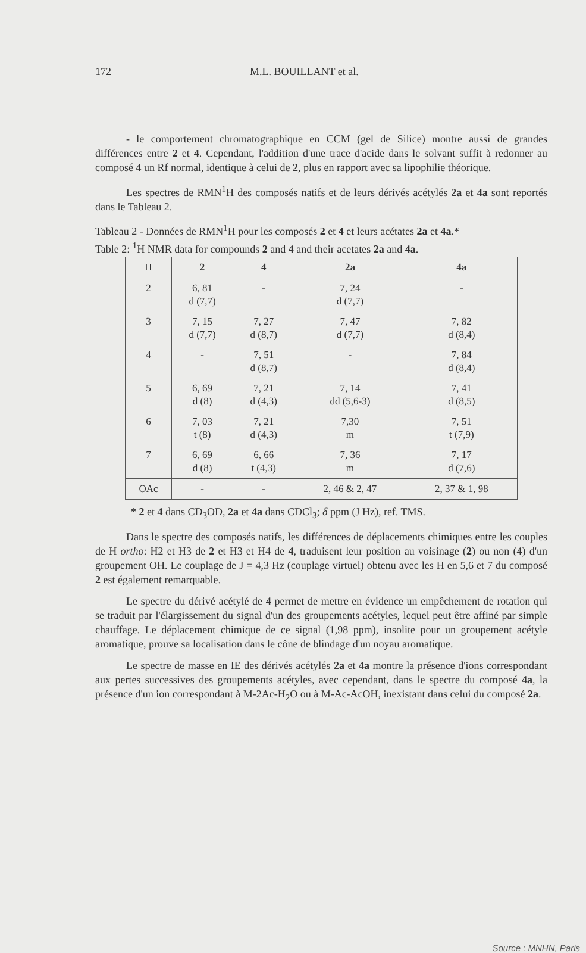172 M.L. BOUILLANT et al.
- le comportement chromatographique en CCM (gel de Silice) montre aussi de grandes différences entre 2 et 4. Cependant, l'addition d'une trace d'acide dans le solvant suffit à redonner au composé 4 un Rf normal, identique à celui de 2, plus en rapport avec sa lipophilie théorique.
Les spectres de RMN<sup>1</sup>H des composés natifs et de leurs dérivés acétylés 2a et 4a sont reportés dans le Tableau 2.
Tableau 2 - Données de RMN<sup>1</sup>H pour les composés 2 et 4 et leurs acétates 2a et 4a.*
Table 2: <sup>1</sup>H NMR data for compounds 2 and 4 and their acetates 2a and 4a.
| H | 2 | 4 | 2a | 4a |
| --- | --- | --- | --- | --- |
| 2 | 6, 81 d (7,7) | - | 7, 24 d (7,7) | - |
| 3 | 7, 15 d (7,7) | 7, 27 d (8,7) | 7, 47 d (7,7) | 7, 82 d (8,4) |
| 4 | - | 7, 51 d (8,7) | - | 7, 84 d (8,4) |
| 5 | 6, 69 d (8) | 7, 21 d (4,3) | 7, 14 dd (5,6-3) | 7, 41 d (8,5) |
| 6 | 7, 03 t (8) | 7, 21 d (4,3) | 7,30 m | 7, 51 t (7,9) |
| 7 | 6, 69 d (8) | 6, 66 t (4,3) | 7, 36 m | 7, 17 d (7,6) |
| OAc | - | - | 2, 46 & 2, 47 | 2, 37 & 1, 98 |
* 2 et 4 dans CD<sub>3</sub>OD, 2a et 4a dans CDCl<sub>3</sub>; δ ppm (J Hz), ref. TMS.
Dans le spectre des composés natifs, les différences de déplacements chimiques entre les couples de H ortho: H2 et H3 de 2 et H3 et H4 de 4, traduisent leur position au voisinage (2) ou non (4) d'un groupement OH. Le couplage de J = 4,3 Hz (couplage virtuel) obtenu avec les H en 5,6 et 7 du composé 2 est également remarquable.
Le spectre du dérivé acétylé de 4 permet de mettre en évidence un empêchement de rotation qui se traduit par l'élargissement du signal d'un des groupements acétyles, lequel peut être affiné par simple chauffage. Le déplacement chimique de ce signal (1,98 ppm), insolite pour un groupement acétyle aromatique, prouve sa localisation dans le cône de blindage d'un noyau aromatique.
Le spectre de masse en IE des dérivés acétylés 2a et 4a montre la présence d'ions correspondant aux pertes successives des groupements acétyles, avec cependant, dans le spectre du composé 4a, la présence d'un ion correspondant à M-2Ac-H<sub>2</sub>O ou à M-Ac-AcOH, inexistant dans celui du composé 2a.
Source : MNHN, Paris